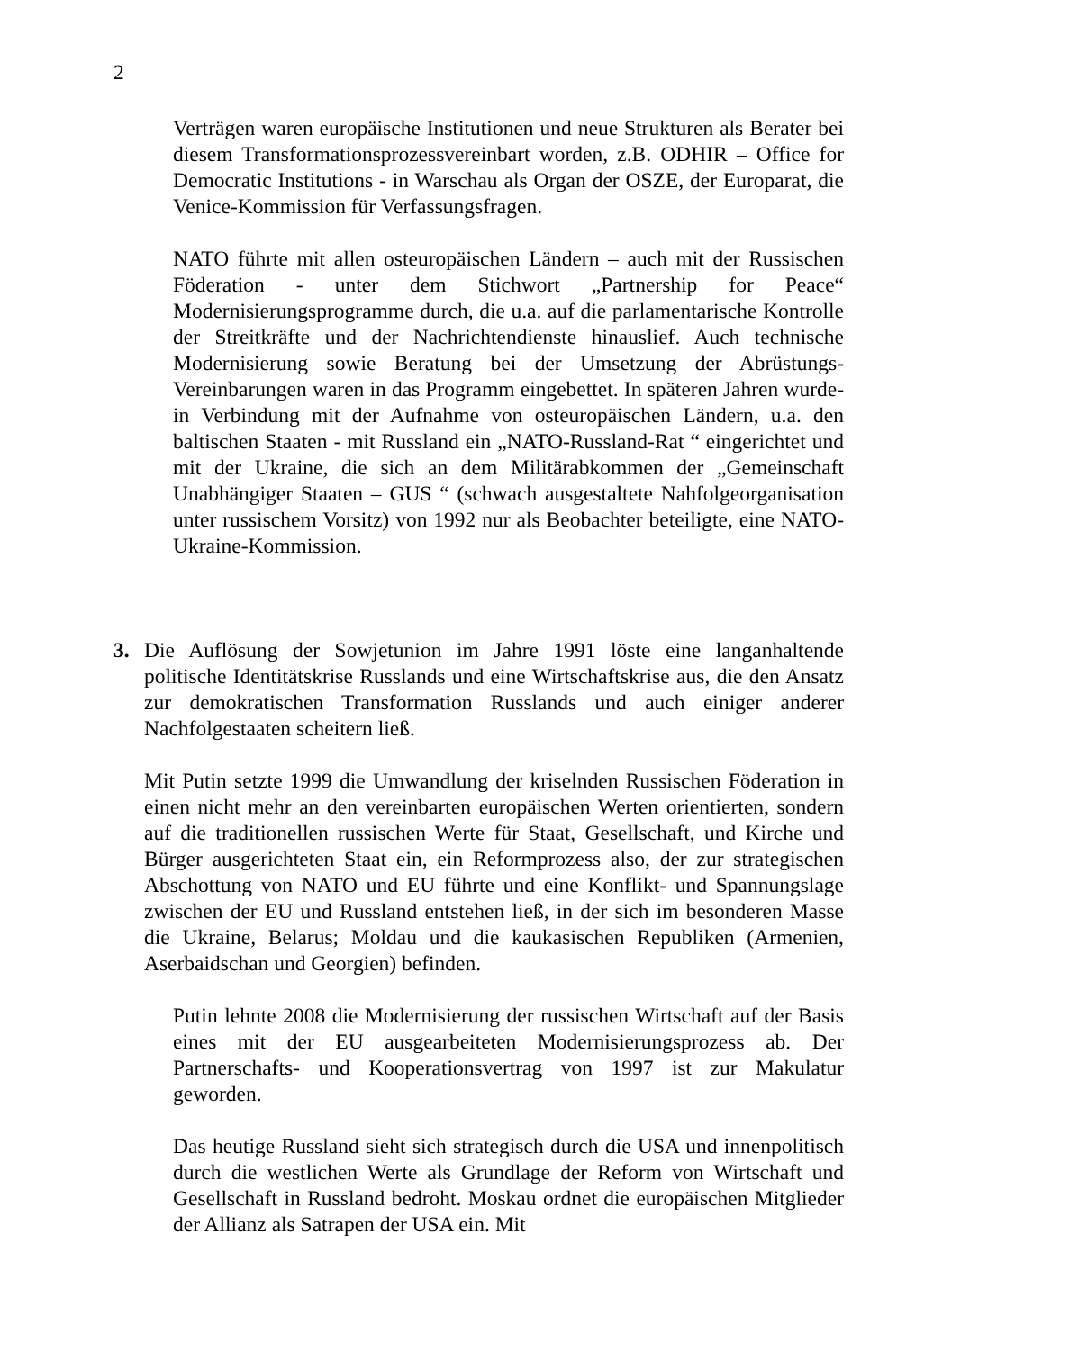2
Verträgen waren europäische Institutionen und neue Strukturen als Berater bei diesem Transformationsprozessvereinbart worden, z.B. ODHIR – Office for Democratic Institutions - in Warschau als Organ der OSZE, der Europarat, die Venice-Kommission für Verfassungsfragen.
NATO führte mit allen osteuropäischen Ländern – auch mit der Russischen Föderation - unter dem Stichwort „Partnership for Peace“ Modernisierungsprogramme durch, die u.a. auf die parlamentarische Kontrolle der Streitkräfte und der Nachrichtendienste hinauslief. Auch technische Modernisierung sowie Beratung bei der Umsetzung der Abrüstungs-Vereinbarungen waren in das Programm eingebettet. In späteren Jahren wurde- in Verbindung mit der Aufnahme von osteuropäischen Ländern, u.a. den baltischen Staaten - mit Russland ein „NATO-Russland-Rat “ eingerichtet und mit der Ukraine, die sich an dem Militärabkommen der „Gemeinschaft Unabhängiger Staaten – GUS “ (schwach ausgestaltete Nahfolgeorganisation unter russischem Vorsitz) von 1992 nur als Beobachter beteiligte, eine NATO-Ukraine-Kommission.
3. Die Auflösung der Sowjetunion im Jahre 1991 löste eine langanhaltende politische Identitätskrise Russlands und eine Wirtschaftskrise aus, die den Ansatz zur demokratischen Transformation Russlands und auch einiger anderer Nachfolgestaaten scheitern ließ.
Mit Putin setzte 1999 die Umwandlung der kriselnden Russischen Föderation in einen nicht mehr an den vereinbarten europäischen Werten orientierten, sondern auf die traditionellen russischen Werte für Staat, Gesellschaft, und Kirche und Bürger ausgerichteten Staat ein, ein Reformprozess also, der zur strategischen Abschottung von NATO und EU führte und eine Konflikt- und Spannungslage zwischen der EU und Russland entstehen ließ, in der sich im besonderen Masse die Ukraine, Belarus; Moldau und die kaukasischen Republiken (Armenien, Aserbaidschan und Georgien) befinden.
Putin lehnte 2008 die Modernisierung der russischen Wirtschaft auf der Basis eines mit der EU ausgearbeiteten Modernisierungsprozess ab. Der Partnerschafts- und Kooperationsvertrag von 1997 ist zur Makulatur geworden.
Das heutige Russland sieht sich strategisch durch die USA und innenpolitisch durch die westlichen Werte als Grundlage der Reform von Wirtschaft und Gesellschaft in Russland bedroht. Moskau ordnet die europäischen Mitglieder der Allianz als Satrapen der USA ein. Mit